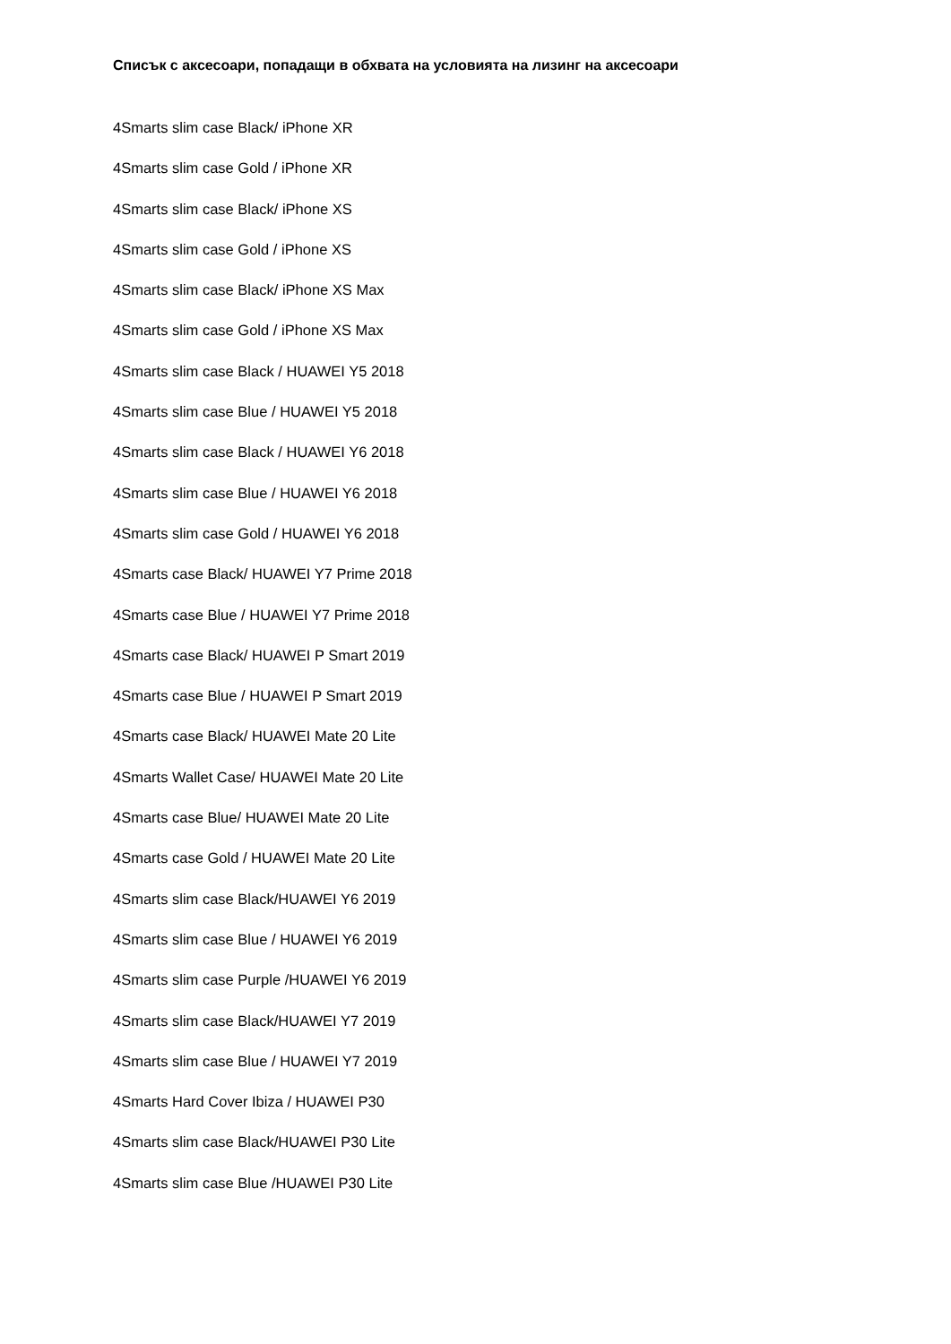Списък с аксесоари, попадащи в обхвата на условията на лизинг на аксесоари
4Smarts slim case Black/ iPhone XR
4Smarts slim case Gold / iPhone XR
4Smarts slim case Black/ iPhone XS
4Smarts slim case Gold / iPhone XS
4Smarts slim case Black/ iPhone XS Max
4Smarts slim case Gold / iPhone XS Max
4Smarts slim case Black / HUAWEI Y5 2018
4Smarts slim case Blue / HUAWEI Y5 2018
4Smarts slim case Black / HUAWEI Y6 2018
4Smarts slim case Blue / HUAWEI Y6 2018
4Smarts slim case Gold / HUAWEI Y6 2018
4Smarts case Black/ HUAWEI Y7 Prime 2018
4Smarts case Blue / HUAWEI Y7 Prime 2018
4Smarts case Black/ HUAWEI P Smart 2019
4Smarts case Blue / HUAWEI P Smart 2019
4Smarts case Black/ HUAWEI Mate 20 Lite
4Smarts Wallet Case/ HUAWEI Mate 20 Lite
4Smarts case Blue/ HUAWEI Mate 20 Lite
4Smarts case Gold / HUAWEI Mate 20 Lite
4Smarts slim case Black/HUAWEI Y6 2019
4Smarts slim case Blue / HUAWEI Y6 2019
4Smarts slim case Purple /HUAWEI Y6 2019
4Smarts slim case Black/HUAWEI Y7 2019
4Smarts slim case Blue / HUAWEI Y7 2019
4Smarts Hard Cover Ibiza / HUAWEI P30
4Smarts slim case Black/HUAWEI P30 Lite
4Smarts slim case Blue /HUAWEI P30 Lite